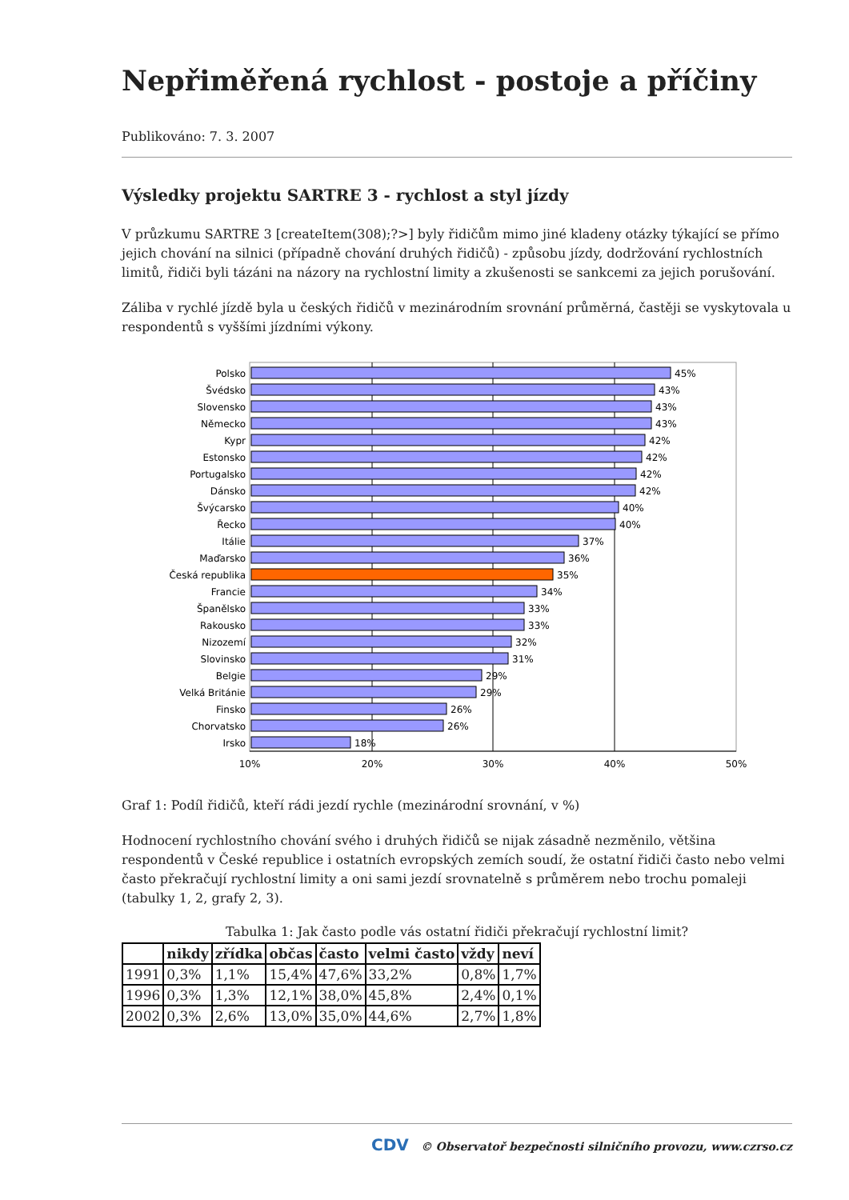Nepřiměřená rychlost - postoje a příčiny
Publikováno: 7. 3. 2007
Výsledky projektu SARTRE 3 - rychlost a styl jízdy
V průzkumu SARTRE 3 [createItem(308);?>] byly řidičům mimo jiné kladeny otázky týkající se přímo jejich chování na silnici (případně chování druhých řidičů) - způsobu jízdy, dodržování rychlostních limitů, řidiči byli tázáni na názory na rychlostní limity a zkušenosti se sankcemi za jejich porušování.
Záliba v rychlé jízdě byla u českých řidičů v mezinárodním srovnání průměrná, častěji se vyskytovala u respondentů s vyššími jízdními výkony.
Polsko
Švédsko
Slovensko
Německo
Kypr
Estonsko
Portugalsko
Dánsko
Švýcarsko
Řecko
Itálie
Maďarsko
Česká republika
Francie
Španělsko
Rakousko
Nizozemí
Slovinsko
Belgie
Velká Británie
Finsko
Chorvatsko
Irsko
45%
43%
43%
43%
42%
42%
42%
42%
40%
40%
37%
36%
35%
34%
33%
33%
32%
31%
29%
29%
26%
26%
18%
10%
20%
30%
40%
50%
Graf 1: Podíl řidičů, kteří rádi jezdí rychle (mezinárodní srovnání, v %)
Hodnocení rychlostního chování svého i druhých řidičů se nijak zásadně nezměnilo, většina respondentů v České republice i ostatních evropských zemích soudí, že ostatní řidiči často nebo velmi často překračují rychlostní limity a oni sami jezdí srovnatelně s průměrem nebo trochu pomaleji (tabulky 1, 2, grafy 2, 3).
Tabulka 1: Jak často podle vás ostatní řidiči překračují rychlostní limit?
| | nikdy | zřídka | občas | často | velmi často | vždy | neví |
| --- | --- | --- | --- | --- | --- | --- | --- |
| 1991 | 0,3% | 1,1% | 15,4% | 47,6% | 33,2% | 0,8% | 1,7% |
| 1996 | 0,3% | 1,3% | 12,1% | 38,0% | 45,8% | 2,4% | 0,1% |
| 2002 | 0,3% | 2,6% | 13,0% | 35,0% | 44,6% | 2,7% | 1,8% |
CDV © Observatoř bezpečnosti silničního provozu, www.czrso.cz